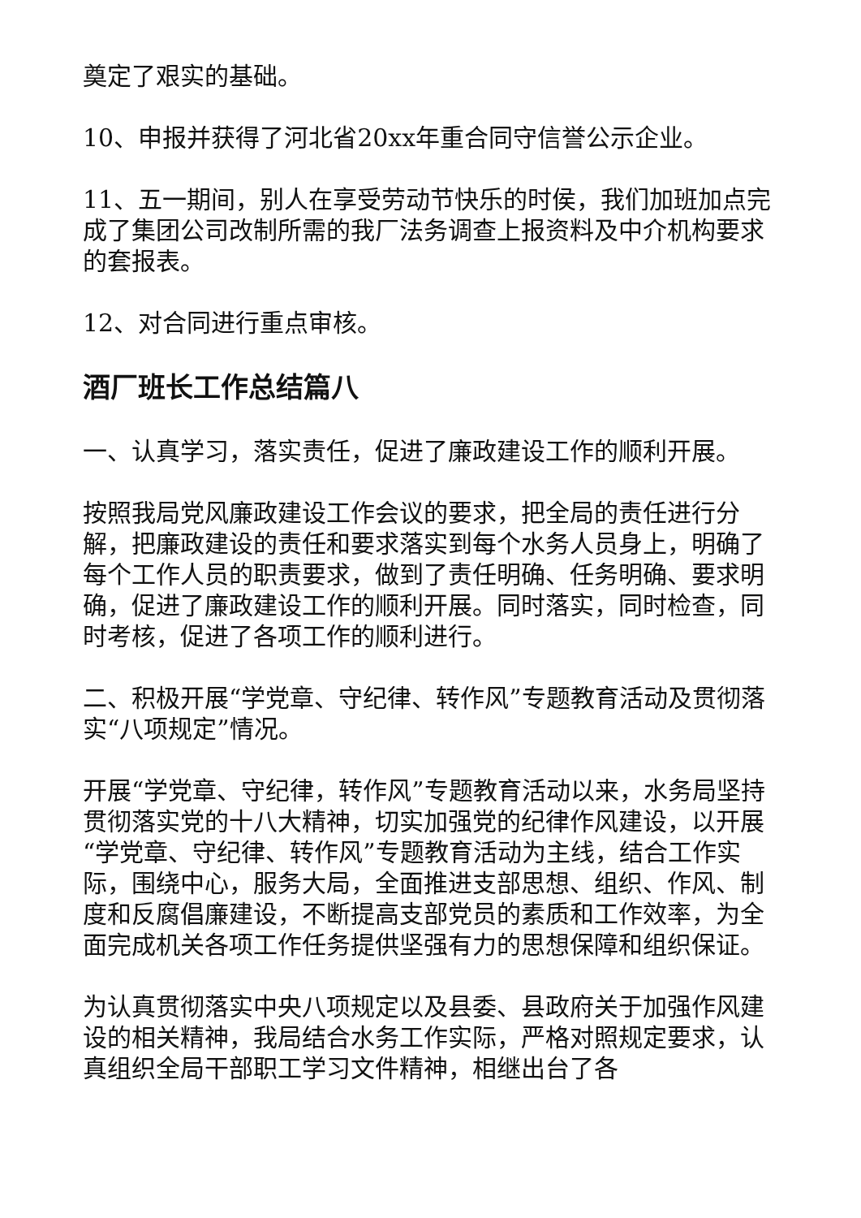奠定了艰实的基础。
10、申报并获得了河北省20xx年重合同守信誉公示企业。
11、五一期间，别人在享受劳动节快乐的时侯，我们加班加点完成了集团公司改制所需的我厂法务调查上报资料及中介机构要求的套报表。
12、对合同进行重点审核。
酒厂班长工作总结篇八
一、认真学习，落实责任，促进了廉政建设工作的顺利开展。
按照我局党风廉政建设工作会议的要求，把全局的责任进行分解，把廉政建设的责任和要求落实到每个水务人员身上，明确了每个工作人员的职责要求，做到了责任明确、任务明确、要求明确，促进了廉政建设工作的顺利开展。同时落实，同时检查，同时考核，促进了各项工作的顺利进行。
二、积极开展“学党章、守纪律、转作风”专题教育活动及贯彻落实“八项规定”情况。
开展“学党章、守纪律，转作风”专题教育活动以来，水务局坚持贯彻落实党的十八大精神，切实加强党的纪律作风建设，以开展“学党章、守纪律、转作风”专题教育活动为主线，结合工作实际，围绕中心，服务大局，全面推进支部思想、组织、作风、制度和反腐倡廉建设，不断提高支部党员的素质和工作效率，为全面完成机关各项工作任务提供坚强有力的思想保障和组织保证。
为认真贯彻落实中央八项规定以及县委、县政府关于加强作风建设的相关精神，我局结合水务工作实际，严格对照规定要求，认真组织全局干部职工学习文件精神，相继出台了各